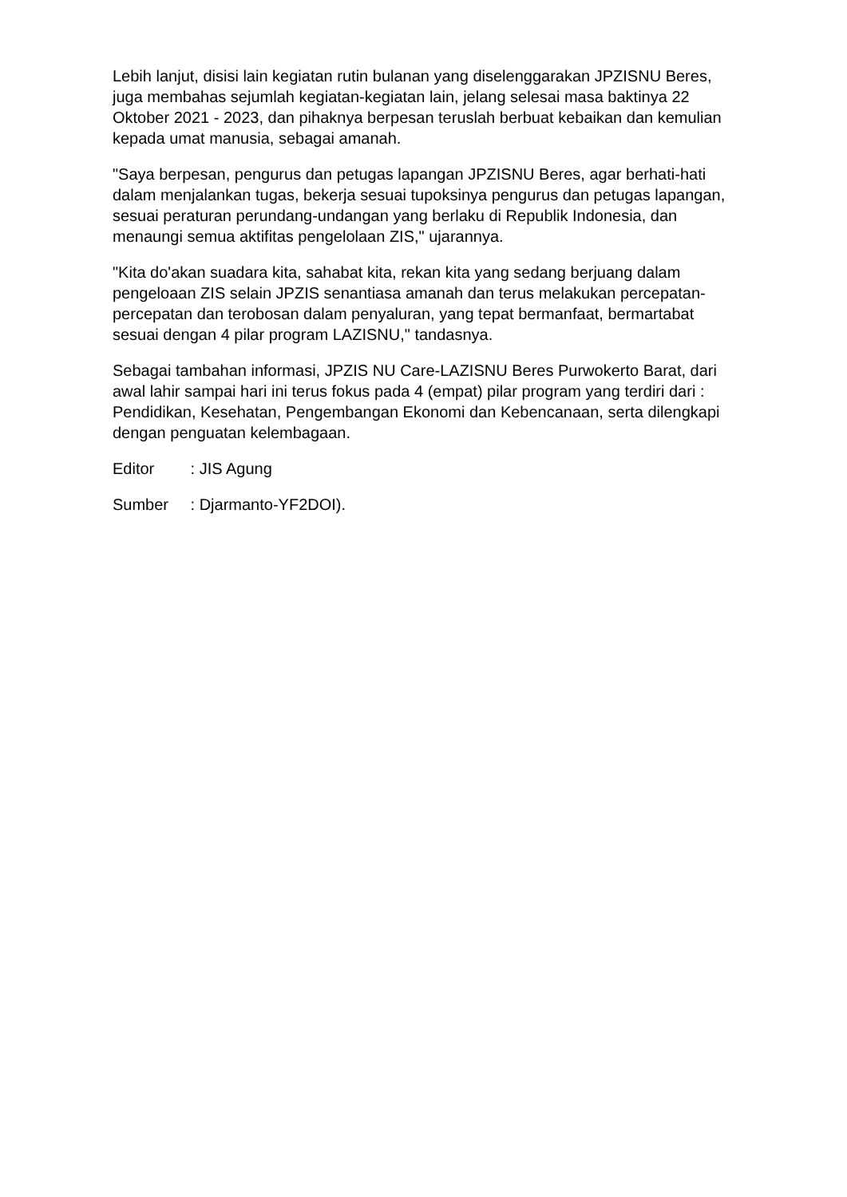Lebih lanjut, disisi lain kegiatan rutin bulanan yang diselenggarakan JPZISNU Beres, juga membahas sejumlah kegiatan-kegiatan lain, jelang selesai masa baktinya 22 Oktober 2021 - 2023, dan pihaknya berpesan teruslah berbuat kebaikan dan kemulian kepada umat manusia, sebagai amanah.
"Saya berpesan, pengurus dan petugas lapangan JPZISNU Beres, agar berhati-hati dalam menjalankan tugas, bekerja sesuai tupoksinya pengurus dan petugas lapangan, sesuai peraturan perundang-undangan yang berlaku di Republik Indonesia, dan menaungi semua aktifitas pengelolaan ZIS," ujarannya.
"Kita do'akan suadara kita, sahabat kita, rekan kita yang sedang berjuang dalam pengeloaan ZIS selain JPZIS senantiasa amanah dan terus melakukan percepatan-percepatan dan terobosan dalam penyaluran, yang tepat bermanfaat, bermartabat sesuai dengan 4 pilar program LAZISNU," tandasnya.
Sebagai tambahan informasi, JPZIS NU Care-LAZISNU Beres Purwokerto Barat, dari awal lahir sampai hari ini terus fokus pada 4 (empat) pilar program yang terdiri dari : Pendidikan, Kesehatan, Pengembangan Ekonomi dan Kebencanaan, serta dilengkapi dengan penguatan kelembagaan.
Editor : JIS Agung
Sumber : Djarmanto-YF2DOI).